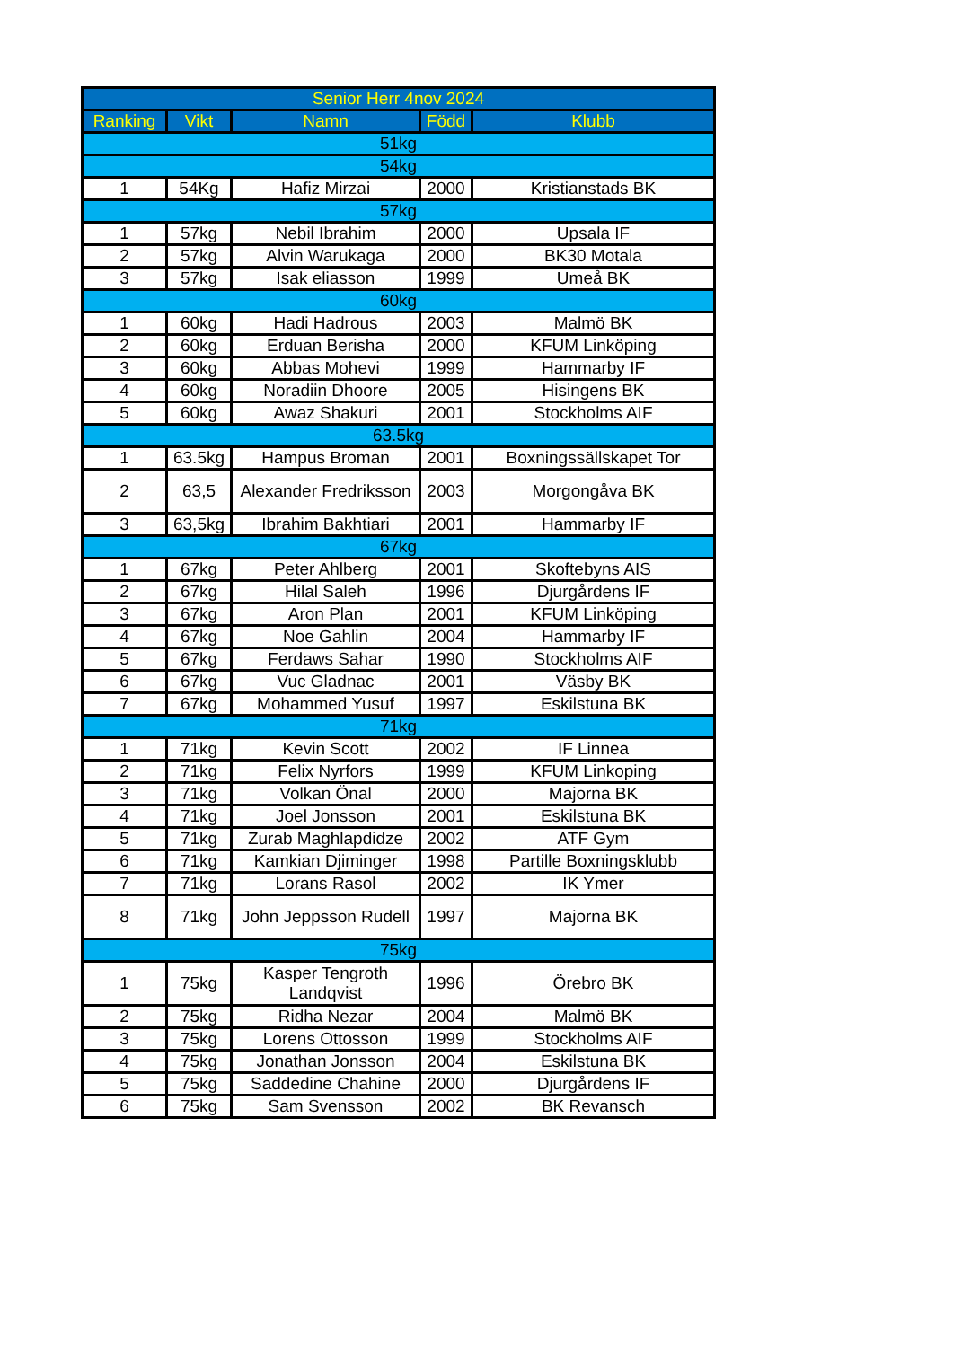| Senior Herr 4nov 2024 | | | | |
| --- | --- | --- | --- | --- |
| Ranking | Vikt | Namn | Född | Klubb |
| 51kg | | | | |
| 54kg | | | | |
| 1 | 54Kg | Hafiz Mirzai | 2000 | Kristianstads BK |
| 57kg | | | | |
| 1 | 57kg | Nebil Ibrahim | 2000 | Upsala IF |
| 2 | 57kg | Alvin Warukaga | 2000 | BK30 Motala |
| 3 | 57kg | Isak eliasson | 1999 | Umeå BK |
| 60kg | | | | |
| 1 | 60kg | Hadi Hadrous | 2003 | Malmö BK |
| 2 | 60kg | Erduan Berisha | 2000 | KFUM Linköping |
| 3 | 60kg | Abbas Mohevi | 1999 | Hammarby IF |
| 4 | 60kg | Noradiin Dhoore | 2005 | Hisingens BK |
| 5 | 60kg | Awaz Shakuri | 2001 | Stockholms AIF |
| 63.5kg | | | | |
| 1 | 63.5kg | Hampus Broman | 2001 | Boxningssällskapet Tor |
| 2 | 63,5 | Alexander Fredriksson | 2003 | Morgongåva BK |
| 3 | 63,5kg | Ibrahim Bakhtiari | 2001 | Hammarby IF |
| 67kg | | | | |
| 1 | 67kg | Peter Ahlberg | 2001 | Skoftebyns AIS |
| 2 | 67kg | Hilal Saleh | 1996 | Djurgårdens IF |
| 3 | 67kg | Aron Plan | 2001 | KFUM Linköping |
| 4 | 67kg | Noe Gahlin | 2004 | Hammarby IF |
| 5 | 67kg | Ferdaws Sahar | 1990 | Stockholms AIF |
| 6 | 67kg | Vuc Gladnac | 2001 | Väsby BK |
| 7 | 67kg | Mohammed Yusuf | 1997 | Eskilstuna BK |
| 71kg | | | | |
| 1 | 71kg | Kevin Scott | 2002 | IF Linnea |
| 2 | 71kg | Felix Nyrfors | 1999 | KFUM Linkoping |
| 3 | 71kg | Volkan Önal | 2000 | Majorna BK |
| 4 | 71kg | Joel Jonsson | 2001 | Eskilstuna BK |
| 5 | 71kg | Zurab Maghlapdidze | 2002 | ATF Gym |
| 6 | 71kg | Kamkian Djiminger | 1998 | Partille Boxningsklubb |
| 7 | 71kg | Lorans Rasol | 2002 | IK Ymer |
| 8 | 71kg | John Jeppsson Rudell | 1997 | Majorna BK |
| 75kg | | | | |
| 1 | 75kg | Kasper Tengroth Landqvist | 1996 | Örebro BK |
| 2 | 75kg | Ridha Nezar | 2004 | Malmö BK |
| 3 | 75kg | Lorens Ottosson | 1999 | Stockholms AIF |
| 4 | 75kg | Jonathan Jonsson | 2004 | Eskilstuna BK |
| 5 | 75kg | Saddedine Chahine | 2000 | Djurgårdens IF |
| 6 | 75kg | Sam Svensson | 2002 | BK Revansch |